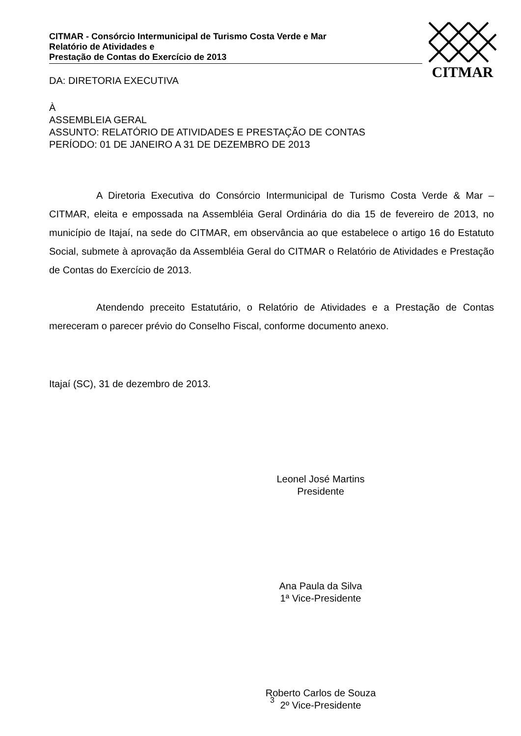CITMAR - Consórcio Intermunicipal de Turismo Costa Verde e Mar
Relatório de Atividades e
Prestação de Contas do Exercício de 2013
CITMAR
DA: DIRETORIA EXECUTIVA
À
ASSEMBLEIA GERAL
ASSUNTO: RELATÓRIO DE ATIVIDADES E PRESTAÇÃO DE CONTAS
PERÍODO: 01 DE JANEIRO A 31 DE DEZEMBRO DE 2013
A Diretoria Executiva do Consórcio Intermunicipal de Turismo Costa Verde & Mar – CITMAR, eleita e empossada na Assembléia Geral Ordinária do dia 15 de fevereiro de 2013, no município de Itajaí, na sede do CITMAR, em observância ao que estabelece o artigo 16 do Estatuto Social, submete à aprovação da Assembléia Geral do CITMAR o Relatório de Atividades e Prestação de Contas do Exercício de 2013.
Atendendo preceito Estatutário, o Relatório de Atividades e a Prestação de Contas mereceram o parecer prévio do Conselho Fiscal, conforme documento anexo.
Itajaí (SC), 31 de dezembro de 2013.
Leonel José Martins
Presidente
Ana Paula da Silva
1ª Vice-Presidente
Roberto Carlos de Souza
2º Vice-Presidente
3